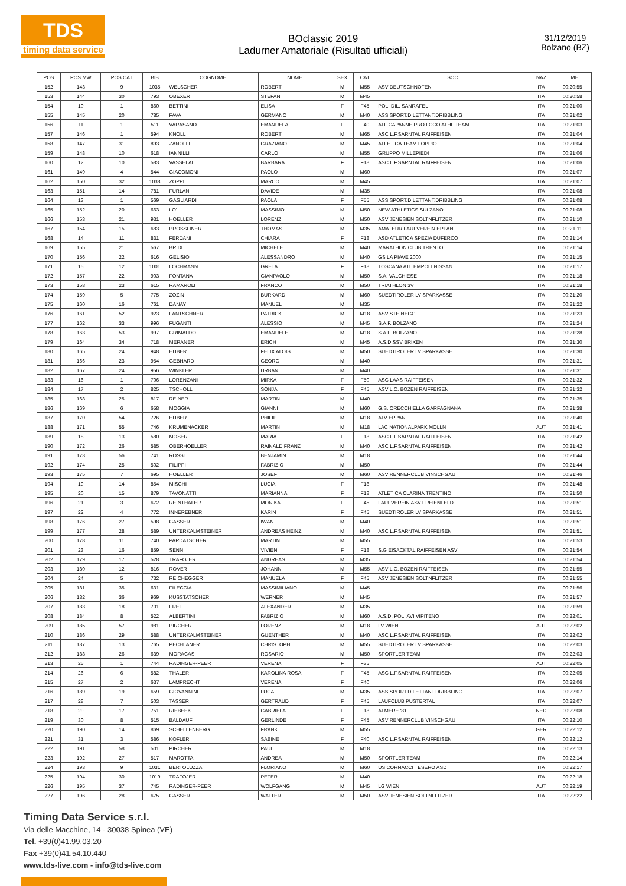TDS
timing data service
BOclassic 2019
Ladurner Amatoriale (Risultati ufficiali)
31/12/2019
Bolzano (BZ)
| POS | POS MW | POS CAT | BIB | COGNOME | NOME | SEX | CAT | SOC | NAZ | TIME |
| --- | --- | --- | --- | --- | --- | --- | --- | --- | --- | --- |
| 152 | 143 | 9 | 1035 | WELSCHER | ROBERT | M | M55 | ASV DEUTSCHNOFEN | ITA | 00:20:55 |
| 153 | 144 | 30 | 793 | OBEXER | STEFAN | M | M45 | | ITA | 00:20:58 |
| 154 | 10 | 1 | 860 | BETTINI | ELISA | F | F45 | POL. DIL. SANRAFEL | ITA | 00:21:00 |
| 155 | 145 | 20 | 785 | FAVA | GERMANO | M | M40 | ASS.SPORT.DILETTANT.DRIBBLING | ITA | 00:21:02 |
| 156 | 11 | 1 | 511 | VARASANO | EMANUELA | F | F40 | ATL.CAPANNE PRO LOCO ATHL.TEAM | ITA | 00:21:03 |
| 157 | 146 | 1 | 594 | KNOLL | ROBERT | M | M65 | ASC L.F.SARNTAL RAIFFEISEN | ITA | 00:21:04 |
| 158 | 147 | 31 | 893 | ZANOLLI | GRAZIANO | M | M45 | ATLETICA TEAM LOPPIO | ITA | 00:21:04 |
| 159 | 148 | 10 | 618 | IANNILLI | CARLO | M | M55 | GRUPPO MILLEPIEDI | ITA | 00:21:06 |
| 160 | 12 | 10 | 583 | VASSELAI | BARBARA | F | F18 | ASC L.F.SARNTAL RAIFFEISEN | ITA | 00:21:06 |
| 161 | 149 | 4 | 544 | GIACOMONI | PAOLO | M | M60 | | ITA | 00:21:07 |
| 162 | 150 | 32 | 1038 | ZOPPI | MARCO | M | M45 | | ITA | 00:21:07 |
| 163 | 151 | 14 | 781 | FURLAN | DAVIDE | M | M35 | | ITA | 00:21:08 |
| 164 | 13 | 1 | 569 | GAGLIARDI | PAOLA | F | F55 | ASS.SPORT.DILETTANT.DRIBBLING | ITA | 00:21:08 |
| 165 | 152 | 20 | 663 | LO' | MASSIMO | M | M50 | NEW ATHLETICS SULZANO | ITA | 00:21:08 |
| 166 | 153 | 21 | 931 | HOELLER | LORENZ | M | M50 | ASV JENESIEN SOLTNFLITZER | ITA | 00:21:10 |
| 167 | 154 | 15 | 683 | PROSSLINER | THOMAS | M | M35 | AMATEUR LAUFVEREIN EPPAN | ITA | 00:21:11 |
| 168 | 14 | 11 | 831 | FERDANI | CHIARA | F | F18 | ASD ATLETICA SPEZIA DUFERCO | ITA | 00:21:14 |
| 169 | 155 | 21 | 567 | BRIDI | MICHELE | M | M40 | MARATHON CLUB TRENTO | ITA | 00:21:14 |
| 170 | 156 | 22 | 616 | GELISIO | ALESSANDRO | M | M40 | GS LA PIAVE 2000 | ITA | 00:21:15 |
| 171 | 15 | 12 | 1001 | LOCHMANN | GRETA | F | F18 | TOSCANA ATL.EMPOLI NISSAN | ITA | 00:21:17 |
| 172 | 157 | 22 | 903 | FONTANA | GIANPAOLO | M | M50 | S.A. VALCHIESE | ITA | 00:21:18 |
| 173 | 158 | 23 | 615 | RAMAROLI | FRANCO | M | M50 | TRIATHLON 3V | ITA | 00:21:18 |
| 174 | 159 | 5 | 775 | ZOZIN | BURKARD | M | M60 | SUEDTIROLER LV SPARKASSE | ITA | 00:21:20 |
| 175 | 160 | 16 | 761 | DANAY | MANUEL | M | M35 | | ITA | 00:21:22 |
| 176 | 161 | 52 | 923 | LANTSCHNER | PATRICK | M | M18 | ASV STEINEGG | ITA | 00:21:23 |
| 177 | 162 | 33 | 996 | FUGANTI | ALESSIO | M | M45 | S.A.F. BOLZANO | ITA | 00:21:24 |
| 178 | 163 | 53 | 997 | GRIMALDO | EMANUELE | M | M18 | S.A.F. BOLZANO | ITA | 00:21:28 |
| 179 | 164 | 34 | 718 | MERANER | ERICH | M | M45 | A.S.D.SSV BRIXEN | ITA | 00:21:30 |
| 180 | 165 | 24 | 948 | HUBER | FELIX ALOIS | M | M50 | SUEDTIROLER LV SPARKASSE | ITA | 00:21:30 |
| 181 | 166 | 23 | 954 | GEBHARD | GEORG | M | M40 | | ITA | 00:21:31 |
| 182 | 167 | 24 | 956 | WINKLER | URBAN | M | M40 | | ITA | 00:21:31 |
| 183 | 16 | 1 | 706 | LORENZANI | MIRKA | F | F50 | ASC LAAS RAIFFEISEN | ITA | 00:21:32 |
| 184 | 17 | 2 | 825 | TSCHOLL | SONJA | F | F45 | ASV L.C. BOZEN RAIFFEISEN | ITA | 00:21:32 |
| 185 | 168 | 25 | 817 | REINER | MARTIN | M | M40 | | ITA | 00:21:35 |
| 186 | 169 | 6 | 658 | MOGGIA | GIANNI | M | M60 | G.S. ORECCHIELLA GARFAGNANA | ITA | 00:21:38 |
| 187 | 170 | 54 | 726 | HUBER | PHILIP | M | M18 | ALV EPPAN | ITA | 00:21:40 |
| 188 | 171 | 55 | 746 | KRUMENACKER | MARTIN | M | M18 | LAC NATIONALPARK MOLLN | AUT | 00:21:41 |
| 189 | 18 | 13 | 580 | MOSER | MARIA | F | F18 | ASC L.F.SARNTAL RAIFFEISEN | ITA | 00:21:42 |
| 190 | 172 | 26 | 585 | OBERHOELLER | RAINALD FRANZ | M | M40 | ASC L.F.SARNTAL RAIFFEISEN | ITA | 00:21:42 |
| 191 | 173 | 56 | 741 | ROSSI | BENJAMIN | M | M18 | | ITA | 00:21:44 |
| 192 | 174 | 25 | 502 | FILIPPI | FABRIZIO | M | M50 | | ITA | 00:21:44 |
| 193 | 175 | 7 | 695 | HOELLER | JOSEF | M | M60 | ASV RENNERCLUB VINSCHGAU | ITA | 00:21:46 |
| 194 | 19 | 14 | 854 | MISCHI | LUCIA | F | F18 | | ITA | 00:21:48 |
| 195 | 20 | 15 | 879 | TAVONATTI | MARIANNA | F | F18 | ATLETICA CLARINA TRENTINO | ITA | 00:21:50 |
| 196 | 21 | 3 | 672 | REINTHALER | MONIKA | F | F45 | LAUFVEREIN ASV FREIENFELD | ITA | 00:21:51 |
| 197 | 22 | 4 | 772 | INNEREBNER | KARIN | F | F45 | SUEDTIROLER LV SPARKASSE | ITA | 00:21:51 |
| 198 | 176 | 27 | 598 | GASSER | IWAN | M | M40 | | ITA | 00:21:51 |
| 199 | 177 | 28 | 589 | UNTERKALMSTEINER | ANDREAS HEINZ | M | M40 | ASC L.F.SARNTAL RAIFFEISEN | ITA | 00:21:51 |
| 200 | 178 | 11 | 740 | PARDATSCHER | MARTIN | M | M55 | | ITA | 00:21:53 |
| 201 | 23 | 16 | 859 | SENN | VIVIEN | F | F18 | S.G EISACKTAL RAIFFEISEN ASV | ITA | 00:21:54 |
| 202 | 179 | 17 | 528 | TRAFOJER | ANDREAS | M | M35 | | ITA | 00:21:54 |
| 203 | 180 | 12 | 816 | ROVER | JOHANN | M | M55 | ASV L.C. BOZEN RAIFFEISEN | ITA | 00:21:55 |
| 204 | 24 | 5 | 732 | REICHEGGER | MANUELA | F | F45 | ASV JENESIEN SOLTNFLITZER | ITA | 00:21:55 |
| 205 | 181 | 35 | 631 | FILECCIA | MASSIMILIANO | M | M45 | | ITA | 00:21:56 |
| 206 | 182 | 36 | 969 | KUSSTATSCHER | WERNER | M | M45 | | ITA | 00:21:57 |
| 207 | 183 | 18 | 701 | FREI | ALEXANDER | M | M35 | | ITA | 00:21:59 |
| 208 | 184 | 8 | 522 | ALBERTINI | FABRIZIO | M | M60 | A.S.D. POL. AVI VIPITENO | ITA | 00:22:01 |
| 209 | 185 | 57 | 981 | PIRCHER | LORENZ | M | M18 | LV WIEN | AUT | 00:22:02 |
| 210 | 186 | 29 | 588 | UNTERKALMSTEINER | GUENTHER | M | M40 | ASC L.F.SARNTAL RAIFFEISEN | ITA | 00:22:02 |
| 211 | 187 | 13 | 765 | PECHLANER | CHRISTOPH | M | M55 | SUEDTIROLER LV SPARKASSE | ITA | 00:22:03 |
| 212 | 188 | 26 | 639 | MORACAS | ROSARIO | M | M50 | SPORTLER TEAM | ITA | 00:22:03 |
| 213 | 25 | 1 | 744 | RADINGER-PEER | VERENA | F | F35 | | AUT | 00:22:05 |
| 214 | 26 | 6 | 582 | THALER | KAROLINA ROSA | F | F45 | ASC L.F.SARNTAL RAIFFEISEN | ITA | 00:22:05 |
| 215 | 27 | 2 | 637 | LAMPRECHT | VERENA | F | F40 | | ITA | 00:22:06 |
| 216 | 189 | 19 | 659 | GIOVANNINI | LUCA | M | M35 | ASS.SPORT.DILETTANT.DRIBBLING | ITA | 00:22:07 |
| 217 | 28 | 7 | 503 | TASSER | GERTRAUD | F | F45 | LAUFCLUB PUSTERTAL | ITA | 00:22:07 |
| 218 | 29 | 17 | 751 | RIEBEEK | GABRIELA | F | F18 | ALMERE '81 | NED | 00:22:08 |
| 219 | 30 | 8 | 515 | BALDAUF | GERLINDE | F | F45 | ASV RENNERCLUB VINSCHGAU | ITA | 00:22:10 |
| 220 | 190 | 14 | 869 | SCHELLENBERG | FRANK | M | M55 | | GER | 00:22:12 |
| 221 | 31 | 3 | 586 | KOFLER | SABINE | F | F40 | ASC L.F.SARNTAL RAIFFEISEN | ITA | 00:22:12 |
| 222 | 191 | 58 | 501 | PIRCHER | PAUL | M | M18 | | ITA | 00:22:13 |
| 223 | 192 | 27 | 517 | MAROTTA | ANDREA | M | M50 | SPORTLER TEAM | ITA | 00:22:14 |
| 224 | 193 | 9 | 1031 | BERTOLUZZA | FLORIANO | M | M60 | US CORNACCI TESERO ASD | ITA | 00:22:17 |
| 225 | 194 | 30 | 1019 | TRAFOJER | PETER | M | M40 | | ITA | 00:22:18 |
| 226 | 195 | 37 | 745 | RADINGER-PEER | WOLFGANG | M | M45 | LG WIEN | AUT | 00:22:19 |
| 227 | 196 | 28 | 675 | GASSER | WALTER | M | M50 | ASV JENESIEN SOLTNFLITZER | ITA | 00:22:22 |
Timing Data Service s.r.l.
Via delle Macchine, 14 - 30038 Spinea (VE)
Tel. +39(0)41.99.03.20
Fax +39(0)41.54.10.440
www.tds-live.com - info@tds-live.com